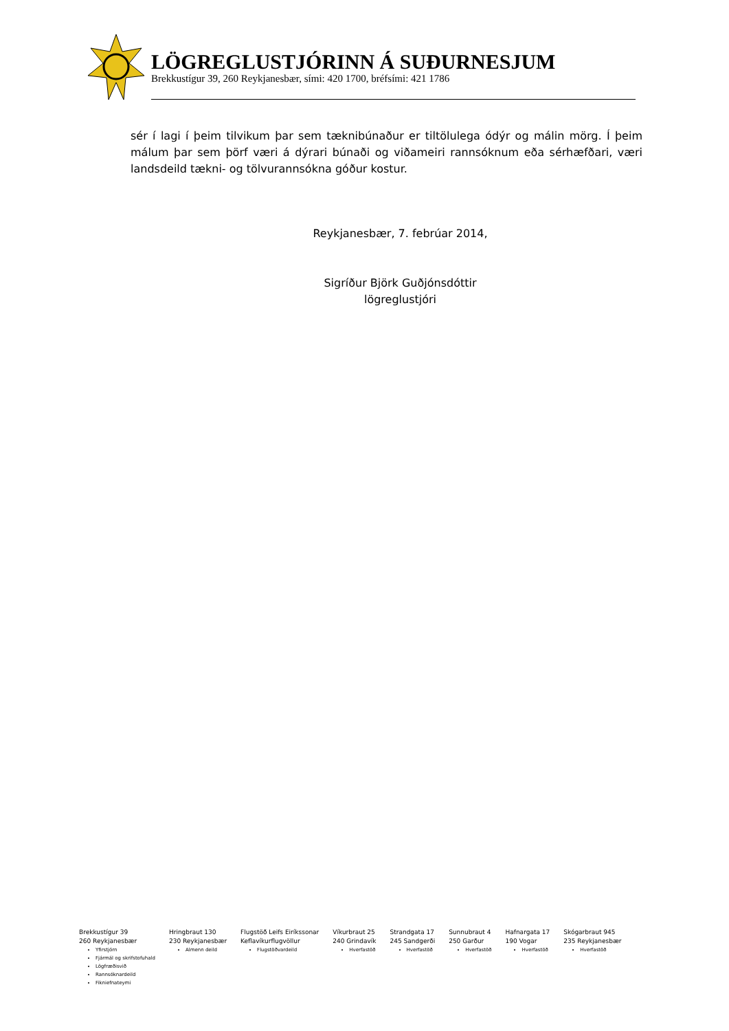LÖGREGLUSTJÓRINN Á SUÐURNESJUM
Brekkustígur 39, 260 Reykjanesbær, sími: 420 1700, bréfsími: 421 1786
sér í lagi í þeim tilvikum þar sem tæknibúnaður er tiltölulega ódýr og málin mörg. Í þeim málum þar sem þörf væri á dýrari búnaði og viðameiri rannsóknum eða sérhæfðari, væri landsdeild tækni- og tölvurannsókna góður kostur.
Reykjanesbær, 7. febrúar 2014,
Sigríður Björk Guðjónsdóttir
lögreglustjóri
Brekkustígur 39
260 Reykjanesbær
Yfirstjórn
Fjármál og skrifstofuhald
Lögfræðisvið
Rannsóknardeild
Fikniefnateymi
Hringbraut 130
230 Reykjanesbær
Almenn deild
Flugstöð Leifs Eiríkssonar
Keflavíkurflugvöllur
Flugstöðvardeild
Víkurbraut 25
240 Grindavík
Hverfastöð
Strandgata 17
245 Sandgerði
Hverfastöð
Sunnubraut 4
250 Garður
Hverfastöð
Hafnargata 17
190 Vogar
Hverfastöð
Skógarbraut 945
235 Reykjanesbær
Hverfastöð